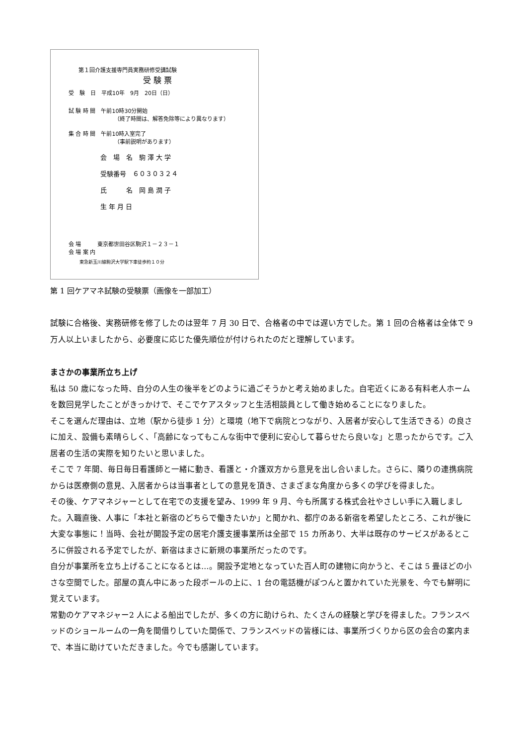第１回介護支援専門員実務研修受講試験
受 験 票
受　験　日　平成10年　9月　20日（日）
試 験 時 間　午前10時30分開始
（終了時間は、解答免除等により異なります）
集 合 時 間　午前10時入室完了
（事前説明があります）
会　場　名　駒 澤 大 学
受験番号　６０３０３２４
氏　　　名　岡 島 潤 子
生 年 月 日
会 場　　　東京都世田谷区駒沢１－２３－１
会 場 案 内
東急新玉川線駒沢大学駅下車徒歩約１０分
第 1 回ケアマネ試験の受験票（画像を一部加工）
試験に合格後、実務研修を修了したのは翌年 7 月 30 日で、合格者の中では遅い方でした。第 1 回の合格者は全体で 9 万人以上いましたから、必要度に応じた優先順位が付けられたのだと理解しています。
まさかの事業所立ち上げ
私は 50 歳になった時、自分の人生の後半をどのように過ごそうかと考え始めました。自宅近くにある有料老人ホームを数回見学したことがきっかけで、そこでケアスタッフと生活相談員として働き始めることになりました。
そこを選んだ理由は、立地（駅から徒歩 1 分）と環境（地下で病院とつながり、入居者が安心して生活できる）の良さに加え、設備も素晴らしく、「高齢になってもこんな街中で便利に安心して暮らせたら良いな」と思ったからです。ご入居者の生活の実際を知りたいと思いました。
そこで 7 年間、毎日毎日看護師と一緒に動き、看護と・介護双方から意見を出し合いました。さらに、隣りの連携病院からは医療側の意見、入居者からは当事者としての意見を頂き、さまざまな角度から多くの学びを得ました。
その後、ケアマネジャーとして在宅での支援を望み、1999 年 9 月、今も所属する株式会社やさしい手に入職しました。入職直後、人事に「本社と新宿のどちらで働きたいか」と聞かれ、都庁のある新宿を希望したところ、これが後に大変な事態に！当時、会社が開設予定の居宅介護支援事業所は全部で 15 カ所あり、大半は既存のサービスがあるところに併設される予定でしたが、新宿はまさに新規の事業所だったのです。
自分が事業所を立ち上げることになるとは…。開設予定地となっていた百人町の建物に向かうと、そこは 5 畳ほどの小さな空間でした。部屋の真ん中にあった段ボールの上に、1 台の電話機がぽつんと置かれていた光景を、今でも鮮明に覚えています。
常勤のケアマネジャー2 人による船出でしたが、多くの方に助けられ、たくさんの経験と学びを得ました。フランスベッドのショールームの一角を間借りしていた関係で、フランスベッドの皆様には、事業所づくりから区の会合の案内まで、本当に助けていただきました。今でも感謝しています。